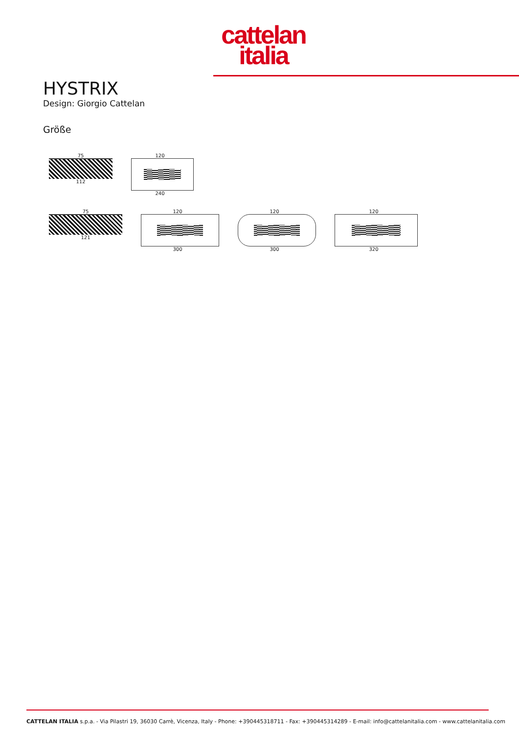cattelan
italia
HYSTRIX
Design: Giorgio Cattelan
Größe
75
112
120
240
75
121
120
300
120
300
120
320
CATTELAN ITALIA s.p.a. - Via Pilastri 19, 36030 Carrè, Vicenza, Italy - Phone: +390445318711 - Fax: +390445314289 - E-mail: info@cattelanitalia.com - www.cattelanitalia.com